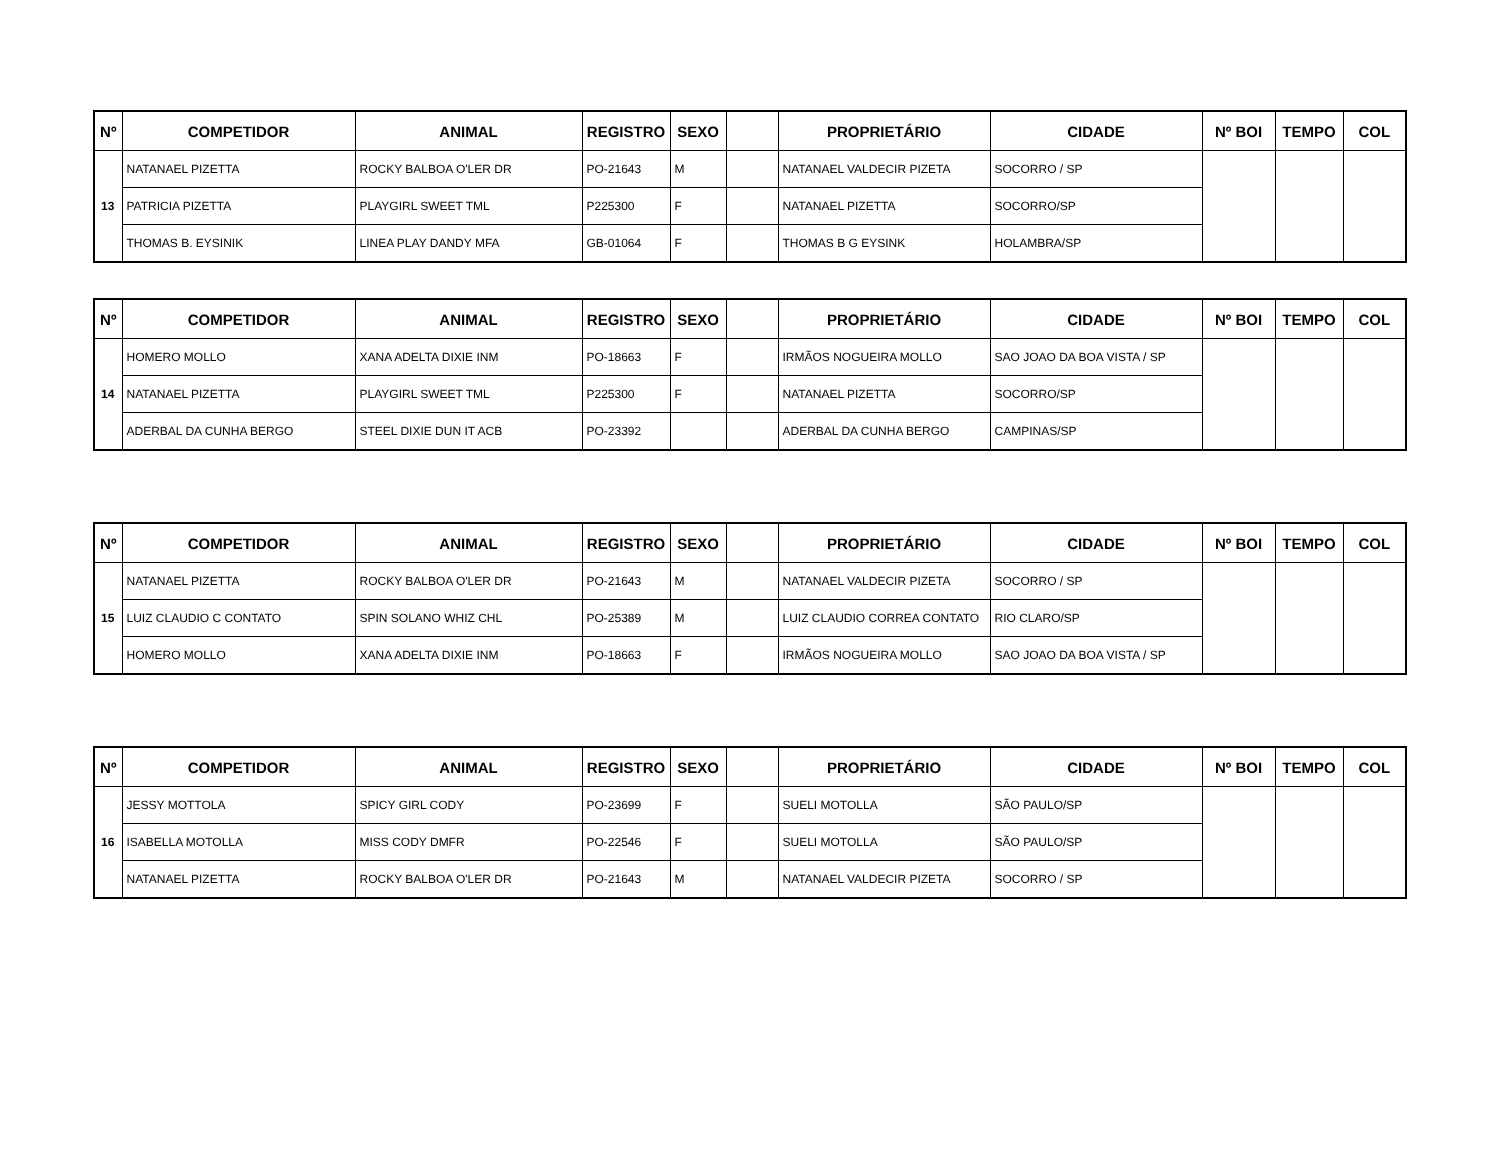| Nº | COMPETIDOR | ANIMAL | REGISTRO | SEXO | | PROPRIETÁRIO | CIDADE | Nº BOI | TEMPO | COL |
| --- | --- | --- | --- | --- | --- | --- | --- | --- | --- | --- |
| 13 | NATANAEL PIZETTA | ROCKY BALBOA O'LER DR | PO-21643 | M | | NATANAEL VALDECIR PIZETA | SOCORRO / SP | | | |
| | PATRICIA PIZETTA | PLAYGIRL SWEET TML | P225300 | F | | NATANAEL PIZETTA | SOCORRO/SP | | | |
| | THOMAS B. EYSINIK | LINEA PLAY DANDY MFA | GB-01064 | F | | THOMAS B G EYSINK | HOLAMBRA/SP | | | |
| Nº | COMPETIDOR | ANIMAL | REGISTRO | SEXO | | PROPRIETÁRIO | CIDADE | Nº BOI | TEMPO | COL |
| --- | --- | --- | --- | --- | --- | --- | --- | --- | --- | --- |
| 14 | HOMERO MOLLO | XANA ADELTA DIXIE INM | PO-18663 | F | | IRMÃOS NOGUEIRA MOLLO | SAO JOAO DA BOA VISTA / SP | | | |
| | NATANAEL PIZETTA | PLAYGIRL SWEET TML | P225300 | F | | NATANAEL PIZETTA | SOCORRO/SP | | | |
| | ADERBAL DA CUNHA BERGO | STEEL DIXIE DUN IT ACB | PO-23392 | | | ADERBAL DA CUNHA BERGO | CAMPINAS/SP | | | |
| Nº | COMPETIDOR | ANIMAL | REGISTRO | SEXO | | PROPRIETÁRIO | CIDADE | Nº BOI | TEMPO | COL |
| --- | --- | --- | --- | --- | --- | --- | --- | --- | --- | --- |
| 15 | NATANAEL PIZETTA | ROCKY BALBOA O'LER DR | PO-21643 | M | | NATANAEL VALDECIR PIZETA | SOCORRO / SP | | | |
| | LUIZ CLAUDIO C CONTATO | SPIN SOLANO WHIZ CHL | PO-25389 | M | | LUIZ CLAUDIO CORREA CONTATO | RIO CLARO/SP | | | |
| | HOMERO MOLLO | XANA ADELTA DIXIE INM | PO-18663 | F | | IRMÃOS NOGUEIRA MOLLO | SAO JOAO DA BOA VISTA / SP | | | |
| Nº | COMPETIDOR | ANIMAL | REGISTRO | SEXO | | PROPRIETÁRIO | CIDADE | Nº BOI | TEMPO | COL |
| --- | --- | --- | --- | --- | --- | --- | --- | --- | --- | --- |
| 16 | JESSY MOTTOLA | SPICY GIRL CODY | PO-23699 | F | | SUELI MOTOLLA | SÃO PAULO/SP | | | |
| | ISABELLA MOTOLLA | MISS CODY DMFR | PO-22546 | F | | SUELI MOTOLLA | SÃO PAULO/SP | | | |
| | NATANAEL PIZETTA | ROCKY BALBOA O'LER DR | PO-21643 | M | | NATANAEL VALDECIR PIZETA | SOCORRO / SP | | | |